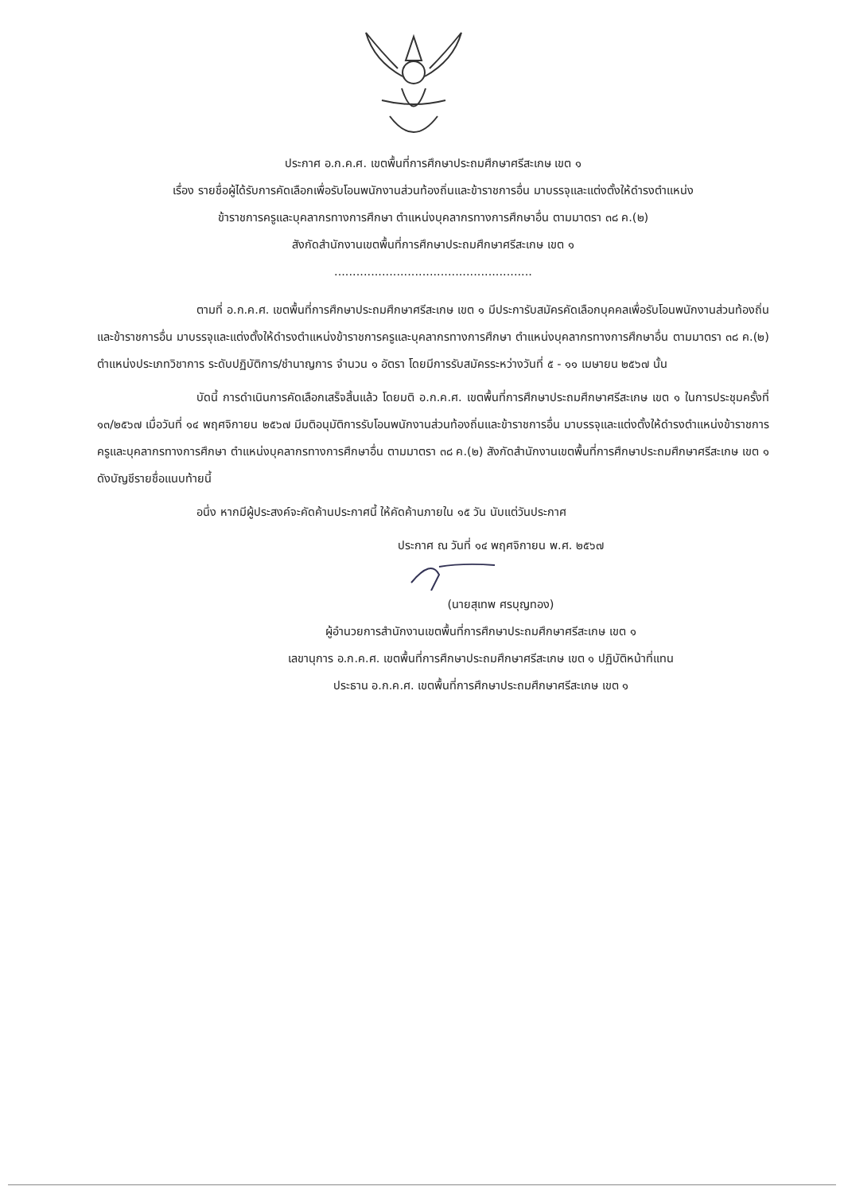ประกาศ อ.ก.ค.ศ. เขตพื้นที่การศึกษาประถมศึกษาศรีสะเกษ เขต ๑
เรื่อง รายชื่อผู้ได้รับการคัดเลือกเพื่อรับโอนพนักงานส่วนท้องถิ่นและข้าราชการอื่น มาบรรจุและแต่งตั้งให้ดำรงตำแหน่ง
ข้าราชการครูและบุคลากรทางการศึกษา ตำแหน่งบุคลากรทางการศึกษาอื่น ตามมาตรา ๓๘ ค.(๒)
สังกัดสำนักงานเขตพื้นที่การศึกษาประถมศึกษาศรีสะเกษ เขต ๑
......................................................
ตามที่ อ.ก.ค.ศ. เขตพื้นที่การศึกษาประถมศึกษาศรีสะเกษ เขต ๑ มีประการับสมัครคัดเลือกบุคคลเพื่อรับโอนพนักงานส่วนท้องถิ่นและข้าราชการอื่น มาบรรจุและแต่งตั้งให้ดำรงตำแหน่งข้าราชการครูและบุคลากรทางการศึกษา ตำแหน่งบุคลากรทางการศึกษาอื่น ตามมาตรา ๓๘ ค.(๒) ตำแหน่งประเภทวิชาการ ระดับปฏิบัติการ/ชำนาญการ จำนวน ๑ อัตรา โดยมีการรับสมัครระหว่างวันที่ ๕ - ๑๑ เมษายน ๒๕๖๗ นั้น
บัดนี้ การดำเนินการคัดเลือกเสร็จสิ้นแล้ว โดยมติ อ.ก.ค.ศ. เขตพื้นที่การศึกษาประถมศึกษาศรีสะเกษ เขต ๑ ในการประชุมครั้งที่ ๑๓/๒๕๖๗ เมื่อวันที่ ๑๔ พฤศจิกายน ๒๕๖๗ มีมติอนุมัติการรับโอนพนักงานส่วนท้องถิ่นและข้าราชการอื่น มาบรรจุและแต่งตั้งให้ดำรงตำแหน่งข้าราชการครูและบุคลากรทางการศึกษา ตำแหน่งบุคลากรทางการศึกษาอื่น ตามมาตรา ๓๘ ค.(๒) สังกัดสำนักงานเขตพื้นที่การศึกษาประถมศึกษาศรีสะเกษ เขต ๑ ดังบัญชีรายชื่อแนบท้ายนี้
อนึ่ง หากมีผู้ประสงค์จะคัดค้านประกาศนี้ ให้คัดค้านภายใน ๑๕ วัน นับแต่วันประกาศ
ประกาศ ณ วันที่ ๑๔ พฤศจิกายน พ.ศ. ๒๕๖๗
(นายสุเทพ ศรบุญทอง)
ผู้อำนวยการสำนักงานเขตพื้นที่การศึกษาประถมศึกษาศรีสะเกษ เขต ๑
เลขานุการ อ.ก.ค.ศ. เขตพื้นที่การศึกษาประถมศึกษาศรีสะเกษ เขต ๑ ปฏิบัติหน้าที่แทน
ประธาน อ.ก.ค.ศ. เขตพื้นที่การศึกษาประถมศึกษาศรีสะเกษ เขต ๑